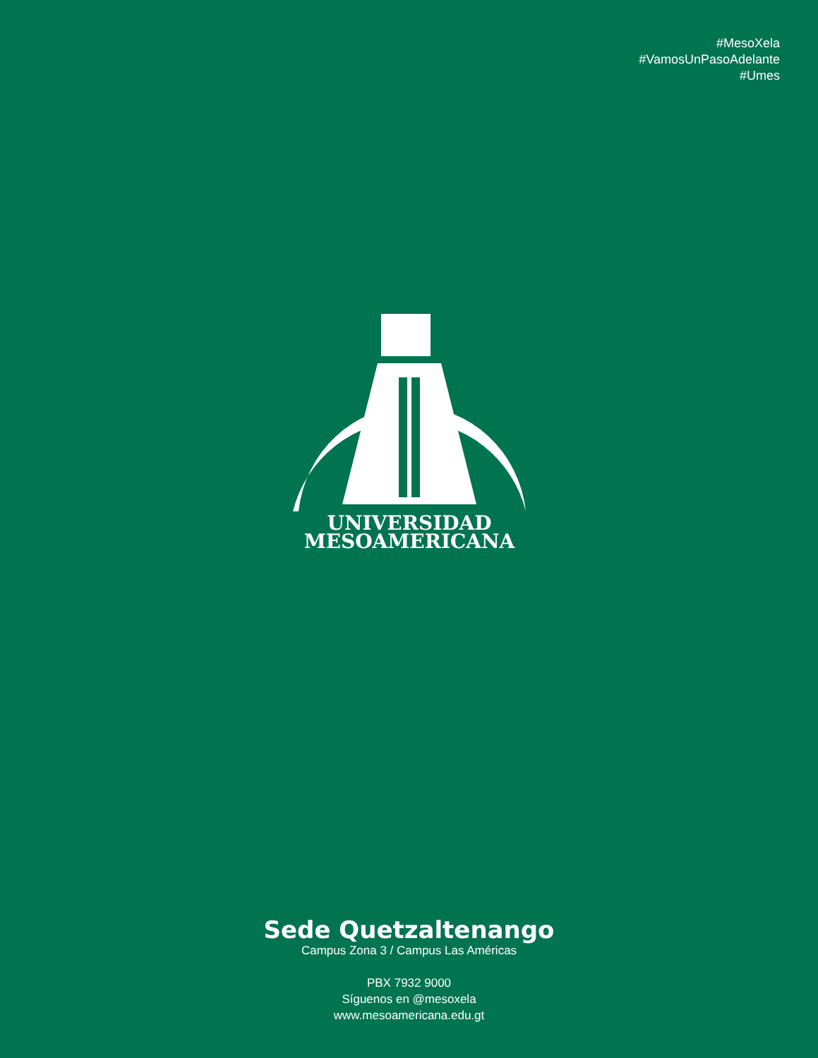#MesoXela
#VamosUnPasoAdelante
#Umes
UNIVERSIDAD
MESOAMERICANA
Sede Quetzaltenango
Campus Zona 3 / Campus Las Américas
PBX 7932 9000
Síguenos en @mesoxela
www.mesoamericana.edu.gt